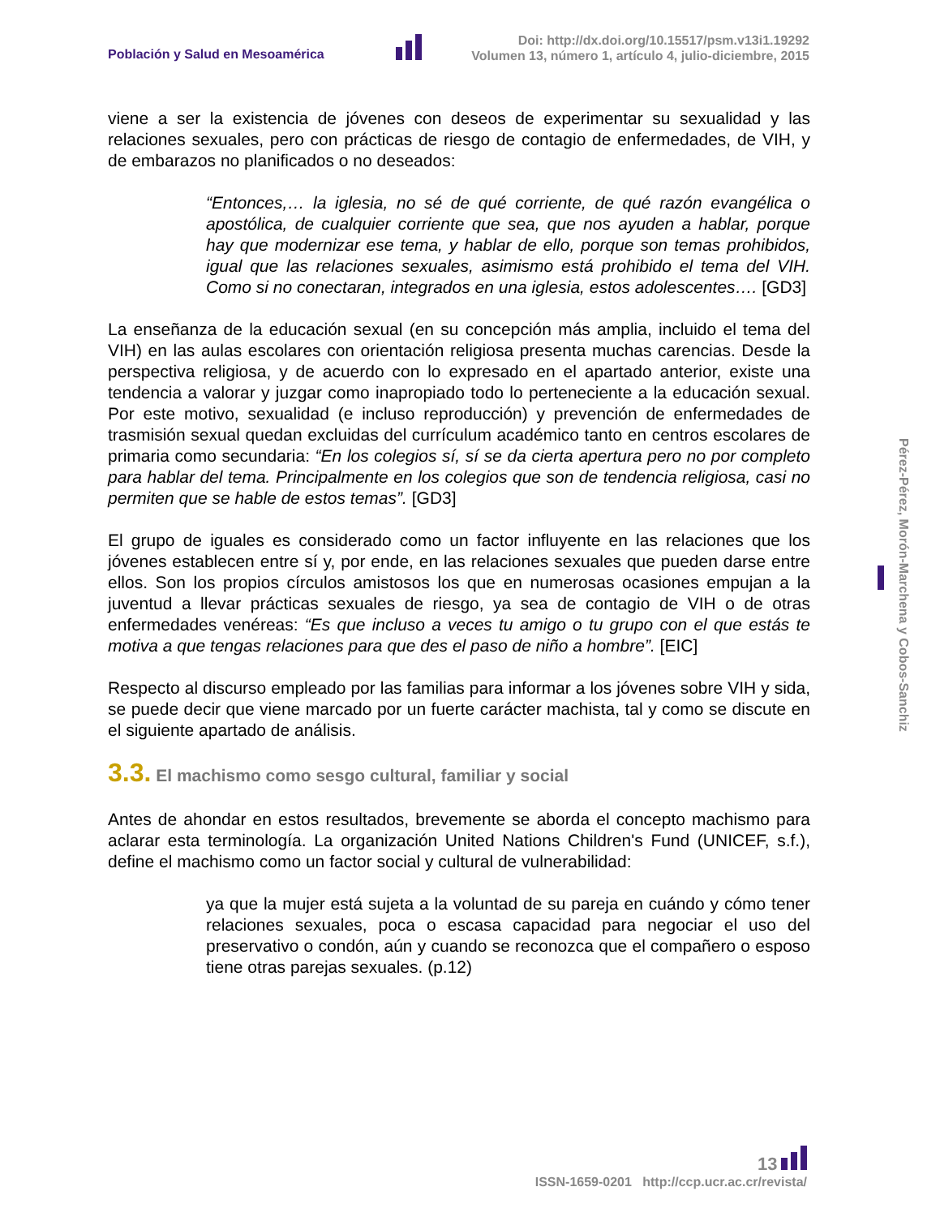Población y Salud en Mesoamérica
Doi: http://dx.doi.org/10.15517/psm.v13i1.19292
Volumen 13, número 1, artículo 4, julio-diciembre, 2015
viene a ser la existencia de jóvenes con deseos de experimentar su sexualidad y las relaciones sexuales, pero con prácticas de riesgo de contagio de enfermedades, de VIH, y de embarazos no planificados o no deseados:
“Entonces,… la iglesia, no sé de qué corriente, de qué razón evangélica o apostólica, de cualquier corriente que sea, que nos ayuden a hablar, porque hay que modernizar ese tema, y hablar de ello, porque son temas prohibidos, igual que las relaciones sexuales, asimismo está prohibido el tema del VIH. Como si no conectaran, integrados en una iglesia, estos adolescentes…. [GD3]
La enseñanza de la educación sexual (en su concepción más amplia, incluido el tema del VIH) en las aulas escolares con orientación religiosa presenta muchas carencias. Desde la perspectiva religiosa, y de acuerdo con lo expresado en el apartado anterior, existe una tendencia a valorar y juzgar como inapropiado todo lo perteneciente a la educación sexual. Por este motivo, sexualidad (e incluso reproducción) y prevención de enfermedades de trasmisión sexual quedan excluidas del currículum académico tanto en centros escolares de primaria como secundaria: “En los colegios sí, sí se da cierta apertura pero no por completo para hablar del tema. Principalmente en los colegios que son de tendencia religiosa, casi no permiten que se hable de estos temas”. [GD3]
El grupo de iguales es considerado como un factor influyente en las relaciones que los jóvenes establecen entre sí y, por ende, en las relaciones sexuales que pueden darse entre ellos. Son los propios círculos amistosos los que en numerosas ocasiones empujan a la juventud a llevar prácticas sexuales de riesgo, ya sea de contagio de VIH o de otras enfermedades venéreas: “Es que incluso a veces tu amigo o tu grupo con el que estás te motiva a que tengas relaciones para que des el paso de niño a hombre”. [EIC]
Respecto al discurso empleado por las familias para informar a los jóvenes sobre VIH y sida, se puede decir que viene marcado por un fuerte carácter machista, tal y como se discute en el siguiente apartado de análisis.
3.3. El machismo como sesgo cultural, familiar y social
Antes de ahondar en estos resultados, brevemente se aborda el concepto machismo para aclarar esta terminología. La organización United Nations Children's Fund (UNICEF, s.f.), define el machismo como un factor social y cultural de vulnerabilidad:
ya que la mujer está sujeta a la voluntad de su pareja en cuándo y cómo tener relaciones sexuales, poca o escasa capacidad para negociar el uso del preservativo o condón, aún y cuando se reconozca que el compañero o esposo tiene otras parejas sexuales. (p.12)
Pérez-Pérez, Morón-Marchena y Cobos-Sanchiz
13
ISSN-1659-0201 http://ccp.ucr.ac.cr/revista/